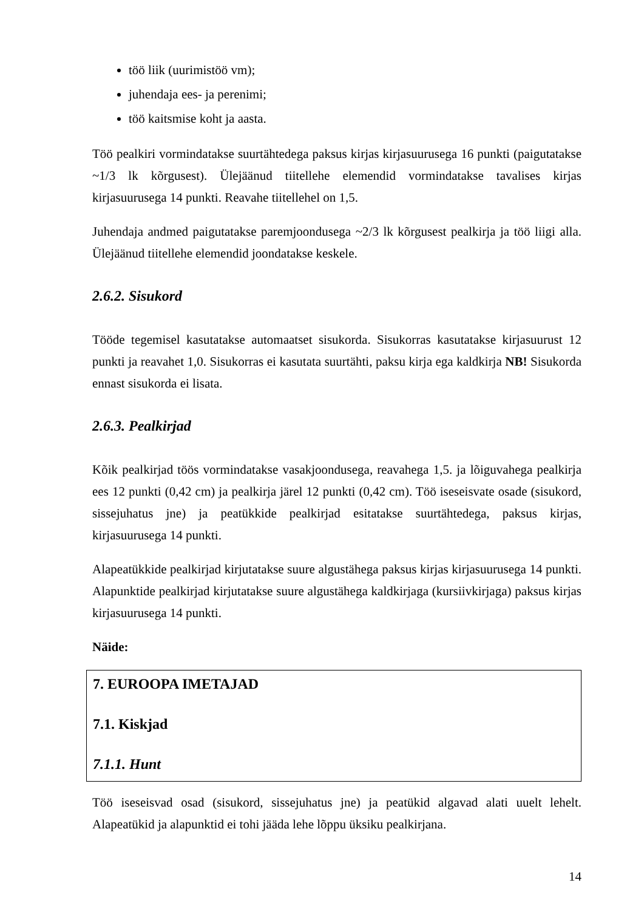töö liik (uurimistöö vm);
juhendaja ees- ja perenimi;
töö kaitsmise koht ja aasta.
Töö pealkiri vormindatakse suurtähtedega paksus kirjas kirjasuurusega 16 punkti (paigutatakse ~1/3 lk kõrgusest). Ülejäänud tiitellehe elemendid vormindatakse tavalises kirjas kirjasuurusega 14 punkti. Reavahe tiitellehel on 1,5.
Juhendaja andmed paigutatakse paremjoondusega ~2/3 lk kõrgusest pealkirja ja töö liigi alla. Ülejäänud tiitellehe elemendid joondatakse keskele.
2.6.2. Sisukord
Tööde tegemisel kasutatakse automaatset sisukorda. Sisukorras kasutatakse kirjasuurust 12 punkti ja reavahet 1,0. Sisukorras ei kasutata suurtähti, paksu kirja ega kaldkirja NB! Sisukorda ennast sisukorda ei lisata.
2.6.3. Pealkirjad
Kõik pealkirjad töös vormindatakse vasakjoondusega, reavahega 1,5. ja lõiguvahega pealkirja ees 12 punkti (0,42 cm) ja pealkirja järel 12 punkti (0,42 cm). Töö iseseisvate osade (sisukord, sissejuhatus jne) ja peatükkide pealkirjad esitatakse suurtähtedega, paksus kirjas, kirjasuurusega 14 punkti.
Alapeatükkide pealkirjad kirjutatakse suure algustähega paksus kirjas kirjasuurusega 14 punkti. Alapunktide pealkirjad kirjutatakse suure algustähega kaldkirjaga (kursiivkirjaga) paksus kirjas kirjasuurusega 14 punkti.
Näide:
7. EUROOPA IMETAJAD
7.1. Kiskjad
7.1.1. Hunt
Töö iseseisvad osad (sisukord, sissejuhatus jne) ja peatükid algavad alati uuelt lehelt. Alapeatükid ja alapunktid ei tohi jääda lehe lõppu üksiku pealkirjana.
14